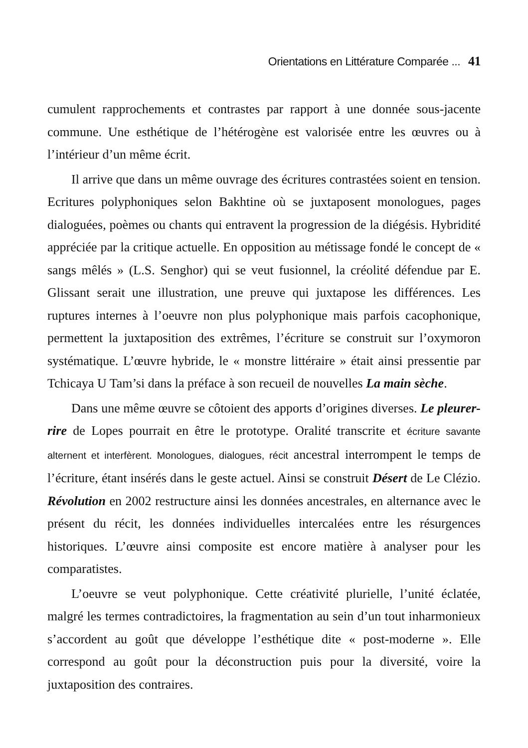Orientations en Littérature Comparée ... 41
cumulent rapprochements et contrastes par rapport à une donnée sous-jacente commune. Une esthétique de l’hétérogène est valorisée entre les œuvres ou à l’intérieur d’un même écrit.
Il arrive que dans un même ouvrage des écritures contrastées soient en tension. Ecritures polyphoniques selon Bakhtine où se juxtaposent monologues, pages dialoguées, poèmes ou chants qui entravent la progression de la diégésis. Hybridité appréciée par la critique actuelle. En opposition au métissage fondé le concept de « sangs mêlés » (L.S. Senghor) qui se veut fusionnel, la créolité défendue par E. Glissant serait une illustration, une preuve qui juxtapose les différences. Les ruptures internes à l’oeuvre non plus polyphonique mais parfois cacophonique, permettent la juxtaposition des extrêmes, l’écriture se construit sur l’oxymoron systématique. L’œuvre hybride, le « monstre littéraire » était ainsi pressentie par Tchicaya U Tam’si dans la préface à son recueil de nouvelles La main sèche.
Dans une même œuvre se côtoient des apports d’origines diverses. Le pleurer-rire de Lopes pourrait en être le prototype. Oralité transcrite et écriture savante alternent et interfèrent. Monologues, dialogues, récit ancestral interrompent le temps de l’écriture, étant insérés dans le geste actuel. Ainsi se construit Désert de Le Clézio. Révolution en 2002 restructure ainsi les données ancestrales, en alternance avec le présent du récit, les données individuelles intercalées entre les résurgences historiques. L’œuvre ainsi composite est encore matière à analyser pour les comparatistes.
L’oeuvre se veut polyphonique. Cette créativité plurielle, l’unité éclatée, malgré les termes contradictoires, la fragmentation au sein d’un tout inharmonieux s’accordent au goût que développe l’esthétique dite « post-moderne ». Elle correspond au goût pour la déconstruction puis pour la diversité, voire la juxtaposition des contraires.